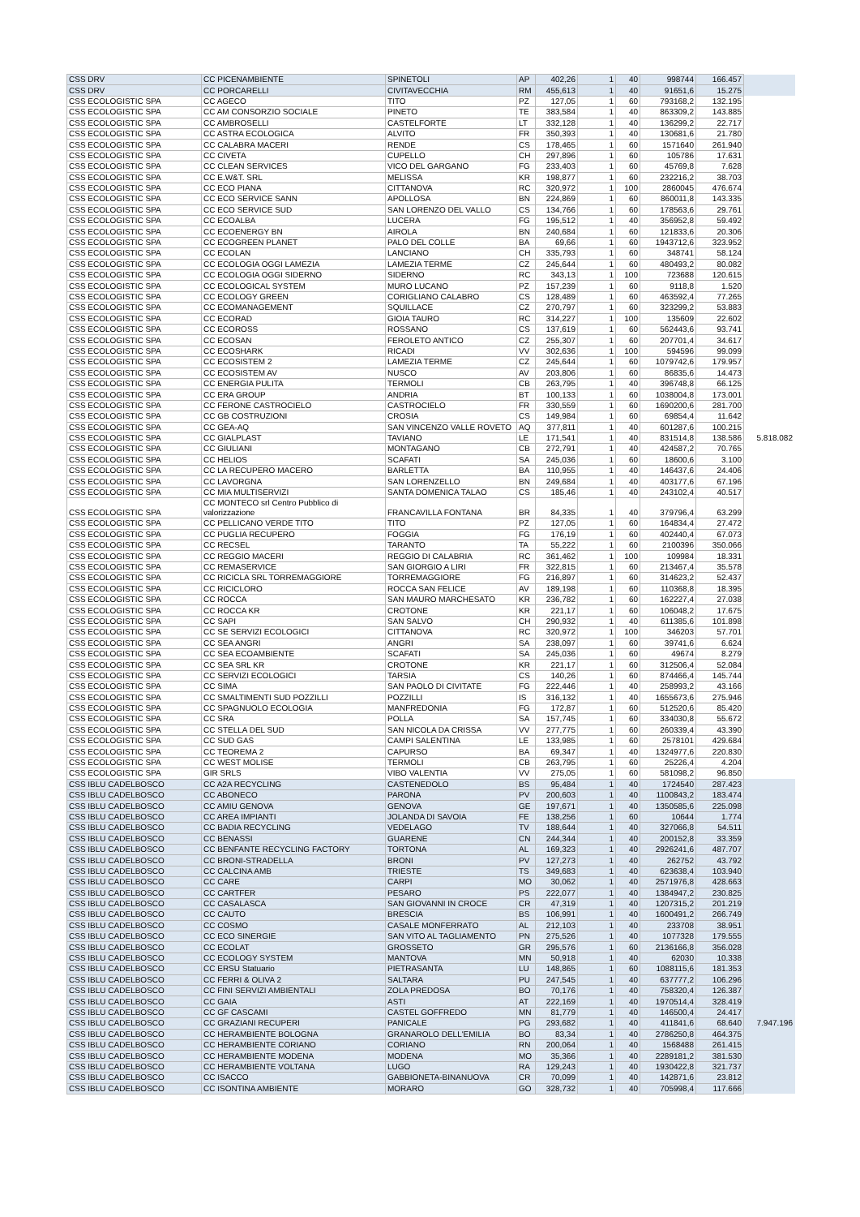| CSS DRV | CC PICENAMBIENTE | SPINETOLI | AP | 402,26 | 1 | 40 | 998744 | 166.457 | |
| CSS DRV | CC PORCARELLI | CIVITAVECCHIA | RM | 455,613 | 1 | 40 | 91651,6 | 15.275 | |
| CSS ECOLOGISTIC SPA | CC AGECO | TITO | PZ | 127,05 | 1 | 60 | 793168,2 | 132.195 | |
| CSS ECOLOGISTIC SPA | CC AM CONSORZIO SOCIALE | PINETO | TE | 383,584 | 1 | 40 | 863309,2 | 143.885 | |
| CSS ECOLOGISTIC SPA | CC AMBROSELLI | CASTELFORTE | LT | 332,128 | 1 | 40 | 136299,2 | 22.717 | |
| CSS ECOLOGISTIC SPA | CC ASTRA ECOLOGICA | ALVITO | FR | 350,393 | 1 | 40 | 130681,6 | 21.780 | |
| CSS ECOLOGISTIC SPA | CC CALABRA MACERI | RENDE | CS | 178,465 | 1 | 60 | 1571640 | 261.940 | |
| CSS ECOLOGISTIC SPA | CC CIVETA | CUPELLO | CH | 297,896 | 1 | 60 | 105786 | 17.631 | |
| CSS ECOLOGISTIC SPA | CC CLEAN SERVICES | VICO DEL GARGANO | FG | 233,403 | 1 | 60 | 45769,8 | 7.628 | |
| CSS ECOLOGISTIC SPA | CC E.W&T. SRL | MELISSA | KR | 198,877 | 1 | 60 | 232216,2 | 38.703 | |
| CSS ECOLOGISTIC SPA | CC ECO PIANA | CITTANOVA | RC | 320,972 | 1 | 100 | 2860045 | 476.674 | |
| CSS ECOLOGISTIC SPA | CC ECO SERVICE SANN | APOLLOSA | BN | 224,869 | 1 | 60 | 860011,8 | 143.335 | |
| CSS ECOLOGISTIC SPA | CC ECO SERVICE SUD | SAN LORENZO DEL VALLO | CS | 134,766 | 1 | 60 | 178563,6 | 29.761 | |
| CSS ECOLOGISTIC SPA | CC ECOALBA | LUCERA | FG | 195,512 | 1 | 40 | 356952,8 | 59.492 | |
| CSS ECOLOGISTIC SPA | CC ECOENERGY BN | AIROLA | BN | 240,684 | 1 | 60 | 121833,6 | 20.306 | |
| CSS ECOLOGISTIC SPA | CC ECOGREEN PLANET | PALO DEL COLLE | BA | 69,66 | 1 | 60 | 1943712,6 | 323.952 | |
| CSS ECOLOGISTIC SPA | CC ECOLAN | LANCIANO | CH | 335,793 | 1 | 60 | 348741 | 58.124 | |
| CSS ECOLOGISTIC SPA | CC ECOLOGIA OGGI LAMEZIA | LAMEZIA TERME | CZ | 245,644 | 1 | 60 | 480493,2 | 80.082 | |
| CSS ECOLOGISTIC SPA | CC ECOLOGIA OGGI SIDERNO | SIDERNO | RC | 343,13 | 1 | 100 | 723688 | 120.615 | |
| CSS ECOLOGISTIC SPA | CC ECOLOGICAL SYSTEM | MURO LUCANO | PZ | 157,239 | 1 | 60 | 9118,8 | 1.520 | |
| CSS ECOLOGISTIC SPA | CC ECOLOGY GREEN | CORIGLIANO CALABRO | CS | 128,489 | 1 | 60 | 463592,4 | 77.265 | |
| CSS ECOLOGISTIC SPA | CC ECOMANAGEMENT | SQUILLACE | CZ | 270,797 | 1 | 60 | 323299,2 | 53.883 | |
| CSS ECOLOGISTIC SPA | CC ECORAD | GIOIA TAURO | RC | 314,227 | 1 | 100 | 135609 | 22.602 | |
| CSS ECOLOGISTIC SPA | CC ECOROSS | ROSSANO | CS | 137,619 | 1 | 60 | 562443,6 | 93.741 | |
| CSS ECOLOGISTIC SPA | CC ECOSAN | FEROLETO ANTICO | CZ | 255,307 | 1 | 60 | 207701,4 | 34.617 | |
| CSS ECOLOGISTIC SPA | CC ECOSHARK | RICADI | VV | 302,636 | 1 | 100 | 594596 | 99.099 | |
| CSS ECOLOGISTIC SPA | CC ECOSISTEM 2 | LAMEZIA TERME | CZ | 245,644 | 1 | 60 | 1079742,6 | 179.957 | |
| CSS ECOLOGISTIC SPA | CC ECOSISTEM AV | NUSCO | AV | 203,806 | 1 | 60 | 86835,6 | 14.473 | |
| CSS ECOLOGISTIC SPA | CC ENERGIA PULITA | TERMOLI | CB | 263,795 | 1 | 40 | 396748,8 | 66.125 | |
| CSS ECOLOGISTIC SPA | CC ERA GROUP | ANDRIA | BT | 100,133 | 1 | 60 | 1038004,8 | 173.001 | |
| CSS ECOLOGISTIC SPA | CC FERONE CASTROCIELO | CASTROCIELO | FR | 330,559 | 1 | 60 | 1690200,6 | 281.700 | |
| CSS ECOLOGISTIC SPA | CC GB COSTRUZIONI | CROSIA | CS | 149,984 | 1 | 60 | 69854,4 | 11.642 | |
| CSS ECOLOGISTIC SPA | CC GEA-AQ | SAN VINCENZO VALLE ROVETO | AQ | 377,811 | 1 | 40 | 601287,6 | 100.215 | |
| CSS ECOLOGISTIC SPA | CC GIALPLAST | TAVIANO | LE | 171,541 | 1 | 40 | 831514,8 | 138.586 | 5.818.082 |
| CSS ECOLOGISTIC SPA | CC GIULIANI | MONTAGANO | CB | 272,791 | 1 | 40 | 424587,2 | 70.765 | |
| CSS ECOLOGISTIC SPA | CC HELIOS | SCAFATI | SA | 245,036 | 1 | 60 | 18600,6 | 3.100 | |
| CSS ECOLOGISTIC SPA | CC LA RECUPERO MACERO | BARLETTA | BA | 110,955 | 1 | 40 | 146437,6 | 24.406 | |
| CSS ECOLOGISTIC SPA | CC LAVORGNA | SAN LORENZELLO | BN | 249,684 | 1 | 40 | 403177,6 | 67.196 | |
| CSS ECOLOGISTIC SPA | CC MIA MULTISERVIZI | SANTA DOMENICA TALAO | CS | 185,46 | 1 | 40 | 243102,4 | 40.517 | |
| CSS ECOLOGISTIC SPA | CC MONTECO srl Centro Pubblico di valorizzazione | FRANCAVILLA FONTANA | BR | 84,335 | 1 | 40 | 379796,4 | 63.299 | |
| CSS ECOLOGISTIC SPA | CC PELLICANO VERDE TITO | TITO | PZ | 127,05 | 1 | 60 | 164834,4 | 27.472 | |
| CSS ECOLOGISTIC SPA | CC PUGLIA RECUPERO | FOGGIA | FG | 176,19 | 1 | 60 | 402440,4 | 67.073 | |
| CSS ECOLOGISTIC SPA | CC RECSEL | TARANTO | TA | 55,222 | 1 | 60 | 2100396 | 350.066 | |
| CSS ECOLOGISTIC SPA | CC REGGIO MACERI | REGGIO DI CALABRIA | RC | 361,462 | 1 | 100 | 109984 | 18.331 | |
| CSS ECOLOGISTIC SPA | CC REMASERVICE | SAN GIORGIO A LIRI | FR | 322,815 | 1 | 60 | 213467,4 | 35.578 | |
| CSS ECOLOGISTIC SPA | CC RICICLA SRL TORREMAGGIORE | TORREMAGGIORE | FG | 216,897 | 1 | 60 | 314623,2 | 52.437 | |
| CSS ECOLOGISTIC SPA | CC RICICLORO | ROCCA SAN FELICE | AV | 189,198 | 1 | 60 | 110368,8 | 18.395 | |
| CSS ECOLOGISTIC SPA | CC ROCCA | SAN MAURO MARCHESATO | KR | 236,782 | 1 | 60 | 162227,4 | 27.038 | |
| CSS ECOLOGISTIC SPA | CC ROCCA KR | CROTONE | KR | 221,17 | 1 | 60 | 106048,2 | 17.675 | |
| CSS ECOLOGISTIC SPA | CC SAPI | SAN SALVO | CH | 290,932 | 1 | 40 | 611385,6 | 101.898 | |
| CSS ECOLOGISTIC SPA | CC SE SERVIZI ECOLOGICI | CITTANOVA | RC | 320,972 | 1 | 100 | 346203 | 57.701 | |
| CSS ECOLOGISTIC SPA | CC SEA ANGRI | ANGRI | SA | 238,097 | 1 | 60 | 39741,6 | 6.624 | |
| CSS ECOLOGISTIC SPA | CC SEA ECOAMBIENTE | SCAFATI | SA | 245,036 | 1 | 60 | 49674 | 8.279 | |
| CSS ECOLOGISTIC SPA | CC SEA SRL KR | CROTONE | KR | 221,17 | 1 | 60 | 312506,4 | 52.084 | |
| CSS ECOLOGISTIC SPA | CC SERVIZI ECOLOGICI | TARSIA | CS | 140,26 | 1 | 60 | 874466,4 | 145.744 | |
| CSS ECOLOGISTIC SPA | CC SIMA | SAN PAOLO DI CIVITATE | FG | 222,446 | 1 | 40 | 258993,2 | 43.166 | |
| CSS ECOLOGISTIC SPA | CC SMALTIMENTI SUD POZZILLI | POZZILLI | IS | 316,132 | 1 | 40 | 1655673,6 | 275.946 | |
| CSS ECOLOGISTIC SPA | CC SPAGNUOLO ECOLOGIA | MANFREDONIA | FG | 172,87 | 1 | 60 | 512520,6 | 85.420 | |
| CSS ECOLOGISTIC SPA | CC SRA | POLLA | SA | 157,745 | 1 | 60 | 334030,8 | 55.672 | |
| CSS ECOLOGISTIC SPA | CC STELLA DEL SUD | SAN NICOLA DA CRISSA | VV | 277,775 | 1 | 60 | 260339,4 | 43.390 | |
| CSS ECOLOGISTIC SPA | CC SUD GAS | CAMPI SALENTINA | LE | 133,985 | 1 | 60 | 2578101 | 429.684 | |
| CSS ECOLOGISTIC SPA | CC TEOREMA 2 | CAPURSO | BA | 69,347 | 1 | 40 | 1324977,6 | 220.830 | |
| CSS ECOLOGISTIC SPA | CC WEST MOLISE | TERMOLI | CB | 263,795 | 1 | 60 | 25226,4 | 4.204 | |
| CSS ECOLOGISTIC SPA | GIR SRLS | VIBO VALENTIA | VV | 275,05 | 1 | 60 | 581098,2 | 96.850 | |
| CSS IBLU CADELBOSCO | CC A2A RECYCLING | CASTENEDOLO | BS | 95,484 | 1 | 40 | 1724540 | 287.423 | |
| CSS IBLU CADELBOSCO | CC ABONECO | PARONA | PV | 200,603 | 1 | 40 | 1100843,2 | 183.474 | |
| CSS IBLU CADELBOSCO | CC AMIU GENOVA | GENOVA | GE | 197,671 | 1 | 40 | 1350585,6 | 225.098 | |
| CSS IBLU CADELBOSCO | CC AREA IMPIANTI | JOLANDA DI SAVOIA | FE | 138,256 | 1 | 60 | 10644 | 1.774 | |
| CSS IBLU CADELBOSCO | CC BADIA RECYCLING | VEDELAGO | TV | 188,644 | 1 | 40 | 327066,8 | 54.511 | |
| CSS IBLU CADELBOSCO | CC BENASSI | GUARENE | CN | 244,344 | 1 | 40 | 200152,8 | 33.359 | |
| CSS IBLU CADELBOSCO | CC BENFANTE RECYCLING FACTORY | TORTONA | AL | 169,323 | 1 | 40 | 2926241,6 | 487.707 | |
| CSS IBLU CADELBOSCO | CC BRONI-STRADELLA | BRONI | PV | 127,273 | 1 | 40 | 262752 | 43.792 | |
| CSS IBLU CADELBOSCO | CC CALCINA AMB | TRIESTE | TS | 349,683 | 1 | 40 | 623638,4 | 103.940 | |
| CSS IBLU CADELBOSCO | CC CARE | CARPI | MO | 30,062 | 1 | 40 | 2571976,8 | 428.663 | |
| CSS IBLU CADELBOSCO | CC CARTFER | PESARO | PS | 222,077 | 1 | 40 | 1384947,2 | 230.825 | |
| CSS IBLU CADELBOSCO | CC CASALASCA | SAN GIOVANNI IN CROCE | CR | 47,319 | 1 | 40 | 1207315,2 | 201.219 | |
| CSS IBLU CADELBOSCO | CC CAUTO | BRESCIA | BS | 106,991 | 1 | 40 | 1600491,2 | 266.749 | |
| CSS IBLU CADELBOSCO | CC COSMO | CASALE MONFERRATO | AL | 212,103 | 1 | 40 | 233708 | 38.951 | |
| CSS IBLU CADELBOSCO | CC ECO SINERGIE | SAN VITO AL TAGLIAMENTO | PN | 275,526 | 1 | 40 | 1077328 | 179.555 | |
| CSS IBLU CADELBOSCO | CC ECOLAT | GROSSETO | GR | 295,576 | 1 | 60 | 2136166,8 | 356.028 | |
| CSS IBLU CADELBOSCO | CC ECOLOGY SYSTEM | MANTOVA | MN | 50,918 | 1 | 40 | 62030 | 10.338 | |
| CSS IBLU CADELBOSCO | CC ERSU Statuario | PIETRASANTA | LU | 148,865 | 1 | 60 | 1088115,6 | 181.353 | |
| CSS IBLU CADELBOSCO | CC FERRI & OLIVA 2 | SALTARA | PU | 247,545 | 1 | 40 | 637777,2 | 106.296 | |
| CSS IBLU CADELBOSCO | CC FINI SERVIZI AMBIENTALI | ZOLA PREDOSA | BO | 70,176 | 1 | 40 | 758320,4 | 126.387 | |
| CSS IBLU CADELBOSCO | CC GAIA | ASTI | AT | 222,169 | 1 | 40 | 1970514,4 | 328.419 | |
| CSS IBLU CADELBOSCO | CC GF CASCAMI | CASTEL GOFFREDO | MN | 81,779 | 1 | 40 | 146500,4 | 24.417 | |
| CSS IBLU CADELBOSCO | CC GRAZIANI RECUPERI | PANICALE | PG | 293,682 | 1 | 40 | 411841,6 | 68.640 | 7.947.196 |
| CSS IBLU CADELBOSCO | CC HERAMBIENTE BOLOGNA | GRANAROLO DELL'EMILIA | BO | 83,34 | 1 | 40 | 2786250,8 | 464.375 | |
| CSS IBLU CADELBOSCO | CC HERAMBIENTE CORIANO | CORIANO | RN | 200,064 | 1 | 40 | 1568488 | 261.415 | |
| CSS IBLU CADELBOSCO | CC HERAMBIENTE MODENA | MODENA | MO | 35,366 | 1 | 40 | 2289181,2 | 381.530 | |
| CSS IBLU CADELBOSCO | CC HERAMBIENTE VOLTANA | LUGO | RA | 129,243 | 1 | 40 | 1930422,8 | 321.737 | |
| CSS IBLU CADELBOSCO | CC ISACCO | GABBIONETA-BINANUOVA | CR | 70,099 | 1 | 40 | 142871,6 | 23.812 | |
| CSS IBLU CADELBOSCO | CC ISONTINA AMBIENTE | MORARO | GO | 328,732 | 1 | 40 | 705998,4 | 117.666 | |